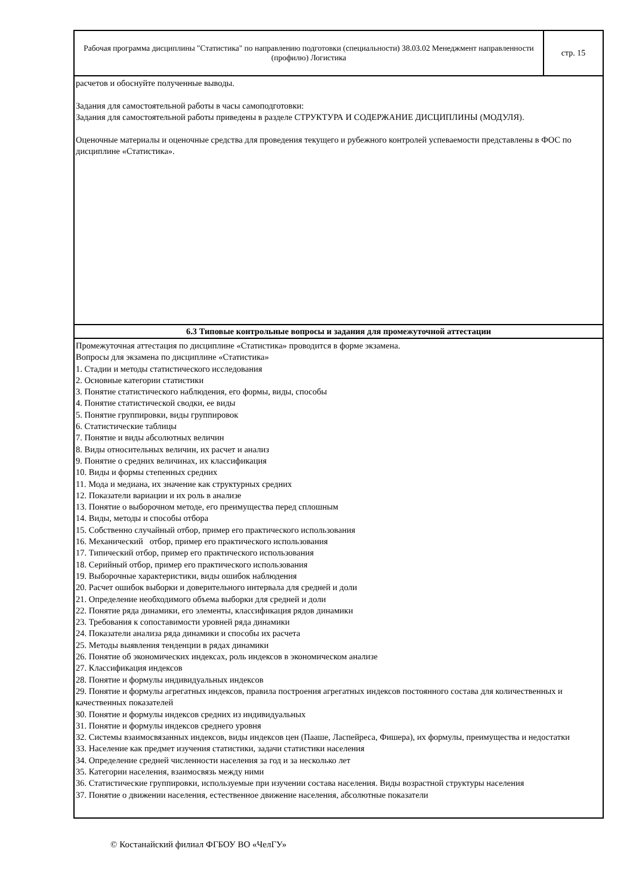Рабочая программа дисциплины "Статистика" по направлению подготовки (специальности) 38.03.02 Менеджмент направленности (профилю) Логистика
стр. 15
расчетов и обоснуйте полученные выводы.
Задания для самостоятельной работы в часы самоподготовки:
Задания для самостоятельной работы приведены в разделе СТРУКТУРА И СОДЕРЖАНИЕ ДИСЦИПЛИНЫ (МОДУЛЯ).
Оценочные материалы и оценочные средства для проведения текущего и рубежного контролей успеваемости представлены в ФОС по дисциплине «Статистика».
6.3 Типовые контрольные вопросы и задания для промежуточной аттестации
Промежуточная аттестация по дисциплине «Статистика» проводится в форме экзамена.
Вопросы для экзамена по дисциплине «Статистика»
1. Стадии и методы статистического исследования
2. Основные категории статистики
3. Понятие статистического наблюдения, его формы, виды, способы
4. Понятие статистической сводки, ее виды
5. Понятие группировки, виды группировок
6. Статистические таблицы
7. Понятие и виды абсолютных величин
8. Виды относительных величин, их расчет и анализ
9. Понятие о средних величинах, их классификация
10. Виды и формы степенных средних
11. Мода и медиана, их значение как структурных средних
12. Показатели вариации и их роль в анализе
13. Понятие о выборочном методе, его преимущества перед сплошным
14. Виды, методы и способы отбора
15. Собственно случайный отбор, пример его практического использования
16. Механический отбор, пример его практического использования
17. Типический отбор, пример его практического использования
18. Серийный отбор, пример его практического использования
19. Выборочные характеристики, виды ошибок наблюдения
20. Расчет ошибок выборки и доверительного интервала для средней и доли
21. Определение необходимого объема выборки для средней и доли
22. Понятие ряда динамики, его элементы, классификация рядов динамики
23. Требования к сопоставимости уровней ряда динамики
24. Показатели анализа ряда динамики и способы их расчета
25. Методы выявления тенденции в рядах динамики
26. Понятие об экономических индексах, роль индексов в экономическом анализе
27. Классификация индексов
28. Понятие и формулы индивидуальных индексов
29. Понятие и формулы агрегатных индексов, правила построения агрегатных индексов постоянного состава для количественных и качественных показателей
30. Понятие и формулы индексов средних из индивидуальных
31. Понятие и формулы индексов среднего уровня
32. Системы взаимосвязанных индексов, виды индексов цен (Пааше, Ласпейреса, Фишера), их формулы, преимущества и недостатки
33. Население как предмет изучения статистики, задачи статистики населения
34. Определение средней численности населения за год и за несколько лет
35. Категории населения, взаимосвязь между ними
36. Статистические группировки, используемые при изучении состава населения. Виды возрастной структуры населения
37. Понятие о движении населения, естественное движение населения, абсолютные показатели
© Костанайский филиал ФГБОУ ВО «ЧелГУ»